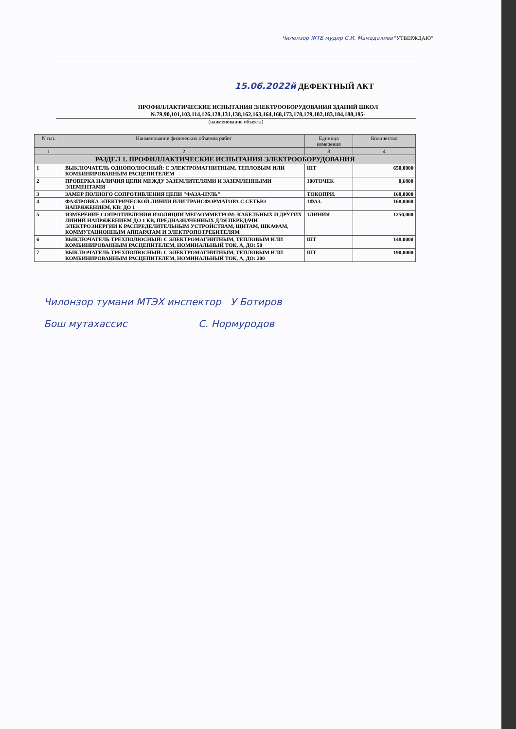Чилонзор ЖТБ мудир С.И. Мамадалиев "УТВЕРЖДАЮ"
15.06.2022й ДЕФЕКТНЫЙ АКТ
ПРОФИЛЛАКТИЧЕСКИЕ ИСПЫТАНИЯ ЭЛЕКТРООБОРУДОВАНИЯ ЗДАНИЙ ШКОЛ
№79,90,101,103,114,126,128,131,138,162,163,164,168,173,178,179,182,183,184,188,195-
(наименование объекта)
| N п.п. | Наименование физических объемов работ | Единица измерения | Количество |
| --- | --- | --- | --- |
| 1 | 2 | 3 | 4 |
| РАЗДЕЛ 1. ПРОФИЛЛАКТИЧЕСКИЕ ИСПЫТАНИЯ ЭЛЕКТРООБОРУДОВАНИЯ | | | |
| 1 | ВЫКЛЮЧАТЕЛЬ ОДНОПОЛЮСНЫЙ: С ЭЛЕКТРОМАГНИТНЫМ, ТЕПЛОВЫМ ИЛИ КОМБИНИРОВАННЫМ РАСЦЕПИТЕЛЕМ | ШТ | 650,0000 |
| 2 | ПРОВЕРКА НАЛИЧИЯ ЦЕПИ МЕЖДУ ЗАЗЕМЛИТЕЛЯМИ И ЗАЗЕМЛЕННЫМИ ЭЛЕМЕНТАМИ | 100ТОЧЕК | 0,6800 |
| 3 | ЗАМЕР ПОЛНОГО СОПРОТИВЛЕНИЯ ЦЕПИ "ФАЗА-НУЛЬ" | ТОКОПРИ. | 168,0000 |
| 4 | ФАЗИРОВКА ЭЛЕКТРИЧЕСКОЙ ЛИНИИ ИЛИ ТРАНСФОРМАТОРА С СЕТЬЮ НАПРЯЖЕНИЕМ, КВ: ДО 1 | 1ФАЗ. | 168,0000 |
| 5 | ИЗМЕРЕНИЕ СОПРОТИВЛЕНИЯ ИЗОЛЯЦИИ МЕГАОММЕТРОМ: КАБЕЛЬНЫХ И ДРУГИХ ЛИНИЙ НАПРЯЖЕНИЕМ ДО 1 КВ, ПРЕДНАЗНАЧЕННЫХ ДЛЯ ПЕРЕДАЧИ ЭЛЕКТРОЭНЕРГИИ К РАСПРЕДЕЛИТЕЛЬНЫМ УСТРОЙСТВАМ, ЩИТАМ, ШКАФАМ, КОММУТАЦИОННЫМ АППАРАТАМ И ЭЛЕКТРОПОТРЕБИТЕЛЯМ | 1ЛИНИЯ | 1250,000 |
| 6 | ВЫКЛЮЧАТЕЛЬ ТРЕХПОЛЮСНЫЙ: С ЭЛЕКТРОМАГНИТНЫМ, ТЕПЛОВЫМ ИЛИ КОМБИНИРОВАННЫМ РАСЦЕПИТЕЛЕМ, НОМИНАЛЬНЫЙ ТОК, А, ДО: 50 | ШТ | 148,0000 |
| 7 | ВЫКЛЮЧАТЕЛЬ ТРЕХПОЛЮСНЫЙ: С ЭЛЕКТРОМАГНИТНЫМ, ТЕПЛОВЫМ ИЛИ КОМБИНИРОВАННЫМ РАСЦЕПИТЕЛЕМ, НОМИНАЛЬНЫЙ ТОК, А, ДО: 200 | ШТ | 190,0000 |
Чилонзор тумани МТЭХ инспектор У Ботиров
Бош мутахассис С. Нормуродов